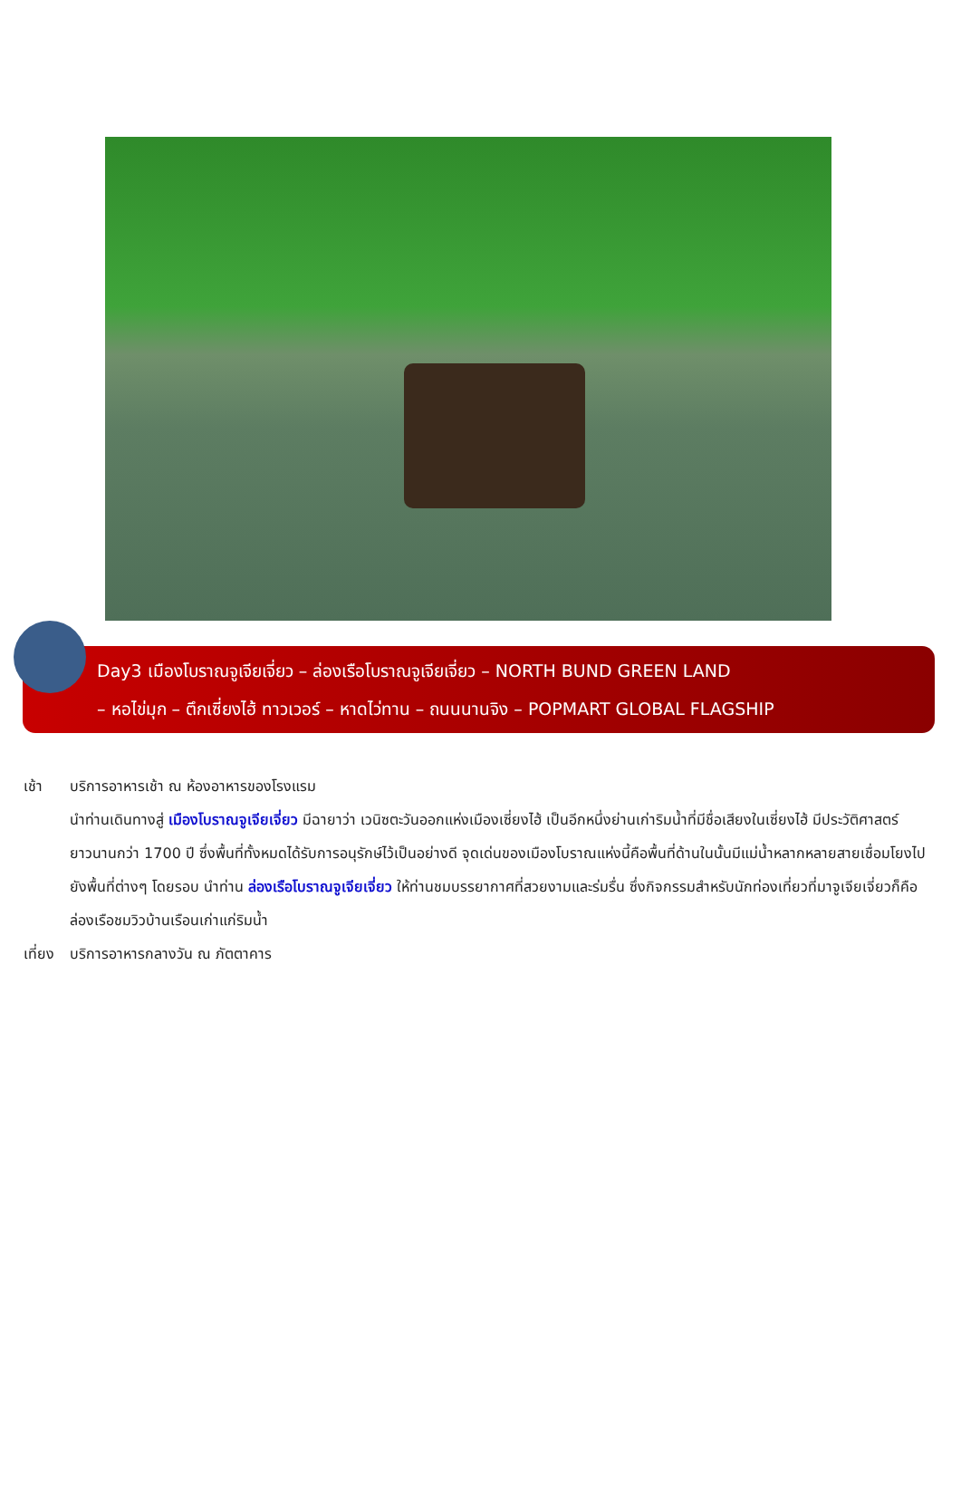Day3 เมืองโบราณจูเจียเจี่ยว – ล่องเรือโบราณจูเจียเจี่ยว – NORTH BUND GREEN LAND
– หอไข่มุก – ตึกเซี่ยงไฮ้ ทาวเวอร์ – หาดไว่ทาน – ถนนนานจิง – POPMART GLOBAL FLAGSHIP
เช้า บริการอาหารเช้า ณ ห้องอาหารของโรงแรม
นำท่านเดินทางสู่ เมืองโบราณจูเจียเจี่ยว มีฉายาว่า เวนิซตะวันออกแห่งเมืองเซี่ยงไฮ้ เป็นอีกหนึ่งย่านเก่าริมน้ำที่มีชื่อเสียงในเซี่ยงไฮ้ มีประวัติศาสตร์ยาวนานกว่า 1700 ปี ซึ่งพื้นที่ทั้งหมดได้รับการอนุรักษ์ไว้เป็นอย่างดี จุดเด่นของเมืองโบราณแห่งนี้คือพื้นที่ด้านในนั้นมีแม่น้ำหลากหลายสายเชื่อมโยงไปยังพื้นที่ต่างๆ โดยรอบ นำท่าน ล่องเรือโบราณจูเจียเจี่ยว ให้ท่านชมบรรยากาศที่สวยงามและร่มรื่น ซึ่งกิจกรรมสำหรับนักท่องเที่ยวที่มาจูเจียเจี่ยวก็คือล่องเรือชมวิวบ้านเรือนเก่าแก่ริมน้ำ
เที่ยง
บริการอาหารกลางวัน ณ ภัตตาคาร